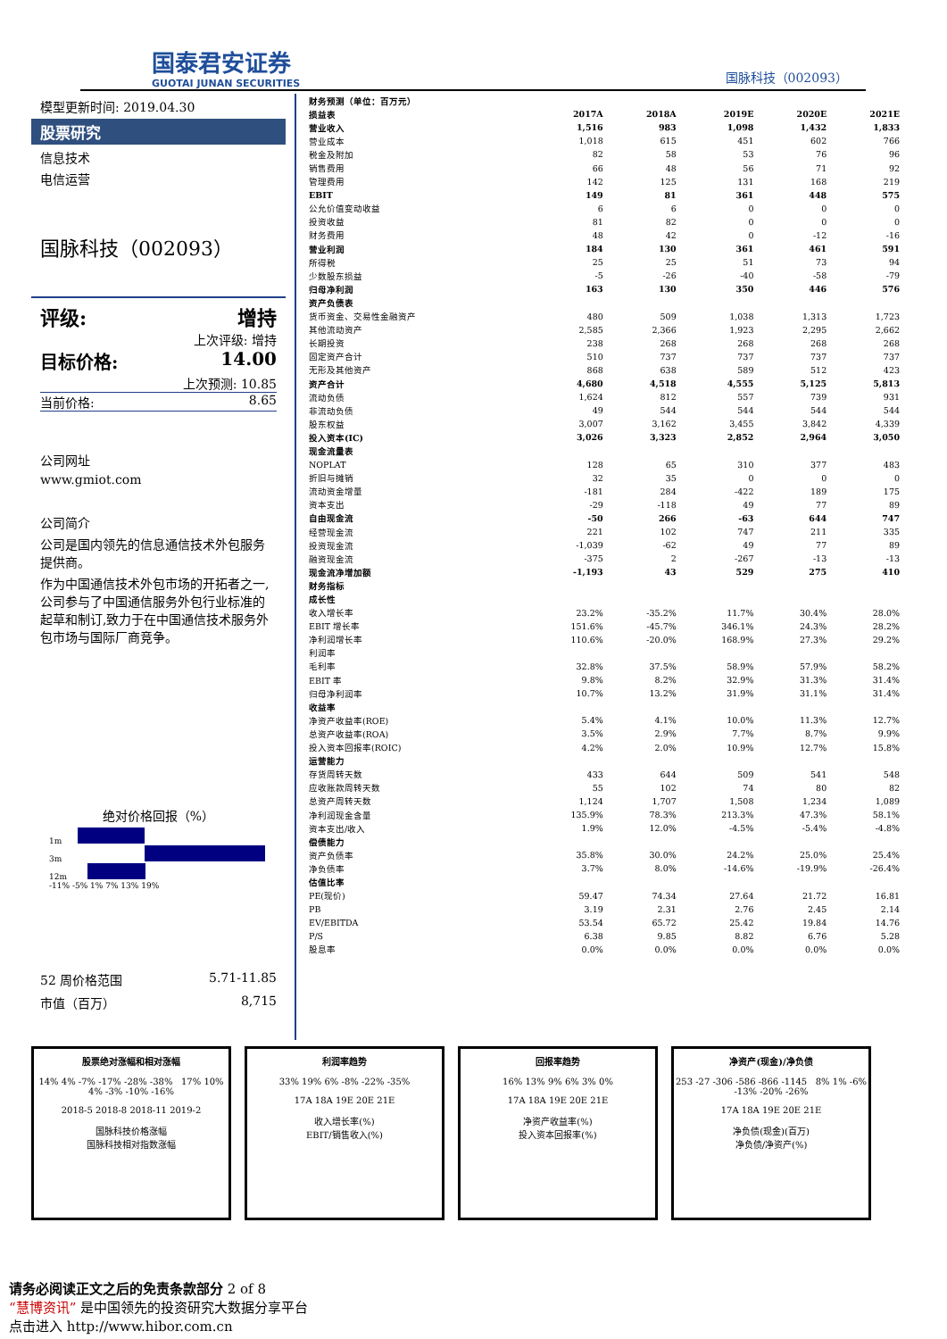国泰君安证券
GUOTAI JUNAN SECURITIES
国脉科技（002093）
模型更新时间: 2019.04.30
股票研究
信息技术
电信运营
国脉科技（002093）
评级: 增持
上次评级: 增持
目标价格: 14.00
上次预测: 10.85
当前价格: 8.65
公司网址
www.gmiot.com
公司简介
公司是国内领先的信息通信技术外包服务提供商。
作为中国通信技术外包市场的开拓者之一,公司参与了中国通信服务外包行业标准的起草和制订,致力于在中国通信技术服务外包市场与国际厂商竞争。
绝对价格回报（%）
1m
3m
12m
-11% -5% 1% 7% 13% 19%
52 周价格范围 5.71-11.85
市值（百万） 8,715
| 财务预测（单位：百万元） | | | | | |
| 损益表 | 2017A | 2018A | 2019E | 2020E | 2021E |
| 营业收入 | 1,516 | 983 | 1,098 | 1,432 | 1,833 |
| 营业成本 | 1,018 | 615 | 451 | 602 | 766 |
| 税金及附加 | 82 | 58 | 53 | 76 | 96 |
| 销售费用 | 66 | 48 | 56 | 71 | 92 |
| 管理费用 | 142 | 125 | 131 | 168 | 219 |
| EBIT | 149 | 81 | 361 | 448 | 575 |
| 公允价值变动收益 | 6 | 6 | 0 | 0 | 0 |
| 投资收益 | 81 | 82 | 0 | 0 | 0 |
| 财务费用 | 48 | 42 | 0 | -12 | -16 |
| 营业利润 | 184 | 130 | 361 | 461 | 591 |
| 所得税 | 25 | 25 | 51 | 73 | 94 |
| 少数股东损益 | -5 | -26 | -40 | -58 | -79 |
| 归母净利润 | 163 | 130 | 350 | 446 | 576 |
| 资产负债表 | | | | | |
| 货币资金、交易性金融资产 | 480 | 509 | 1,038 | 1,313 | 1,723 |
| 其他流动资产 | 2,585 | 2,366 | 1,923 | 2,295 | 2,662 |
| 长期投资 | 238 | 268 | 268 | 268 | 268 |
| 固定资产合计 | 510 | 737 | 737 | 737 | 737 |
| 无形及其他资产 | 868 | 638 | 589 | 512 | 423 |
| 资产合计 | 4,680 | 4,518 | 4,555 | 5,125 | 5,813 |
| 流动负债 | 1,624 | 812 | 557 | 739 | 931 |
| 非流动负债 | 49 | 544 | 544 | 544 | 544 |
| 股东权益 | 3,007 | 3,162 | 3,455 | 3,842 | 4,339 |
| 投入资本(IC) | 3,026 | 3,323 | 2,852 | 2,964 | 3,050 |
| 现金流量表 | | | | | |
| NOPLAT | 128 | 65 | 310 | 377 | 483 |
| 折旧与摊销 | 32 | 35 | 0 | 0 | 0 |
| 流动资金增量 | -181 | 284 | -422 | 189 | 175 |
| 资本支出 | -29 | -118 | 49 | 77 | 89 |
| 自由现金流 | -50 | 266 | -63 | 644 | 747 |
| 经营现金流 | 221 | 102 | 747 | 211 | 335 |
| 投资现金流 | -1,039 | -62 | 49 | 77 | 89 |
| 融资现金流 | -375 | 2 | -267 | -13 | -13 |
| 现金流净增加额 | -1,193 | 43 | 529 | 275 | 410 |
| 财务指标 | | | | | |
| 成长性 | | | | | |
| 收入增长率 | 23.2% | -35.2% | 11.7% | 30.4% | 28.0% |
| EBIT 增长率 | 151.6% | -45.7% | 346.1% | 24.3% | 28.2% |
| 净利润增长率 | 110.6% | -20.0% | 168.9% | 27.3% | 29.2% |
| 利润率 | | | | | |
| 毛利率 | 32.8% | 37.5% | 58.9% | 57.9% | 58.2% |
| EBIT 率 | 9.8% | 8.2% | 32.9% | 31.3% | 31.4% |
| 归母净利润率 | 10.7% | 13.2% | 31.9% | 31.1% | 31.4% |
| 收益率 | | | | | |
| 净资产收益率(ROE) | 5.4% | 4.1% | 10.0% | 11.3% | 12.7% |
| 总资产收益率(ROA) | 3.5% | 2.9% | 7.7% | 8.7% | 9.9% |
| 投入资本回报率(ROIC) | 4.2% | 2.0% | 10.9% | 12.7% | 15.8% |
| 运营能力 | | | | | |
| 存货周转天数 | 433 | 644 | 509 | 541 | 548 |
| 应收账款周转天数 | 55 | 102 | 74 | 80 | 82 |
| 总资产周转天数 | 1,124 | 1,707 | 1,508 | 1,234 | 1,089 |
| 净利润现金含量 | 135.9% | 78.3% | 213.3% | 47.3% | 58.1% |
| 资本支出/收入 | 1.9% | 12.0% | -4.5% | -5.4% | -4.8% |
| 偿债能力 | | | | | |
| 资产负债率 | 35.8% | 30.0% | 24.2% | 25.0% | 25.4% |
| 净负债率 | 3.7% | 8.0% | -14.6% | -19.9% | -26.4% |
| 估值比率 | | | | | |
| PE(现价) | 59.47 | 74.34 | 27.64 | 21.72 | 16.81 |
| PB | 3.19 | 2.31 | 2.76 | 2.45 | 2.14 |
| EV/EBITDA | 53.54 | 65.72 | 25.42 | 19.84 | 14.76 |
| P/S | 6.38 | 9.85 | 8.82 | 6.76 | 5.28 |
| 股息率 | 0.0% | 0.0% | 0.0% | 0.0% | 0.0% |
股票绝对涨幅和相对涨幅
14% 4% -7% -17% -28% -38% 17% 10% 4% -3% -10% -16%
2018-5 2018-8 2018-11 2019-2
国脉科技价格涨幅
国脉科技相对指数涨幅
利润率趋势
33% 19% 6% -8% -22% -35%
17A 18A 19E 20E 21E
收入增长率(%)
EBIT/销售收入(%)
回报率趋势
16% 13% 9% 6% 3% 0%
17A 18A 19E 20E 21E
净资产收益率(%)
投入资本回报率(%)
净资产(现金)/净负债
253 -27 -306 -586 -866 -1145 8% 1% -6% -13% -20% -26%
17A 18A 19E 20E 21E
净负债(现金)(百万)
净负债/净资产(%)
请务必阅读正文之后的免责条款部分 2 of 8
“慧博资讯” 是中国领先的投资研究大数据分享平台
点击进入 http://www.hibor.com.cn